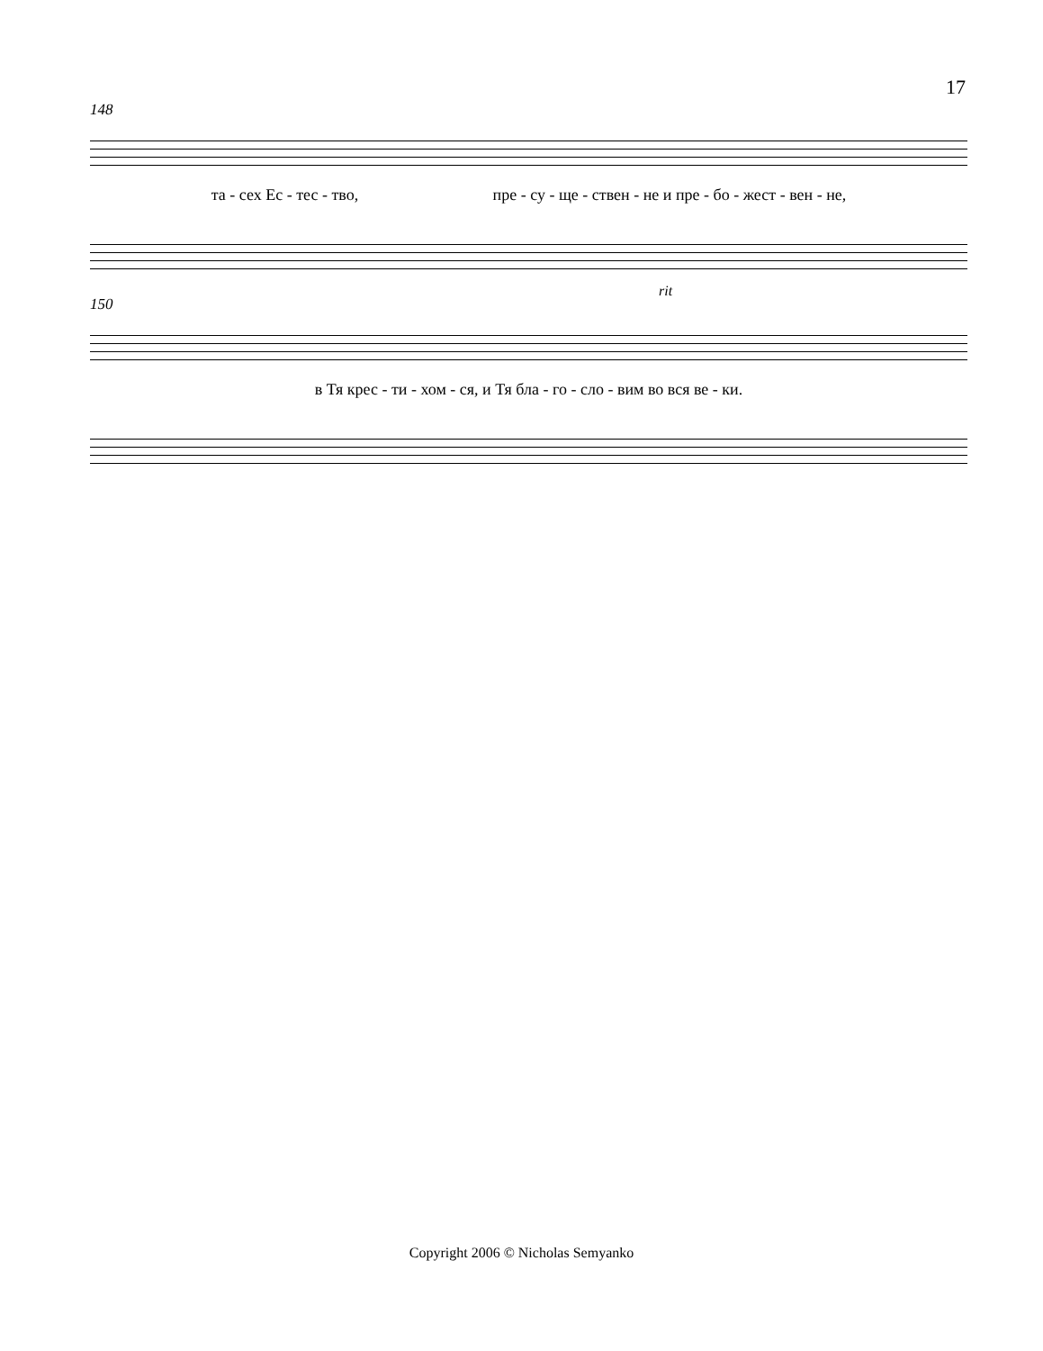17
148
та - сех Ес - тес - тво, пре - су - ще - ствен - не и пре - бо - жест - вен - не,
150
rit
в Тя крес - ти - хом - ся, и Тя бла - го - сло - вим во вся ве - ки.
Copyright 2006 © Nicholas Semyanko